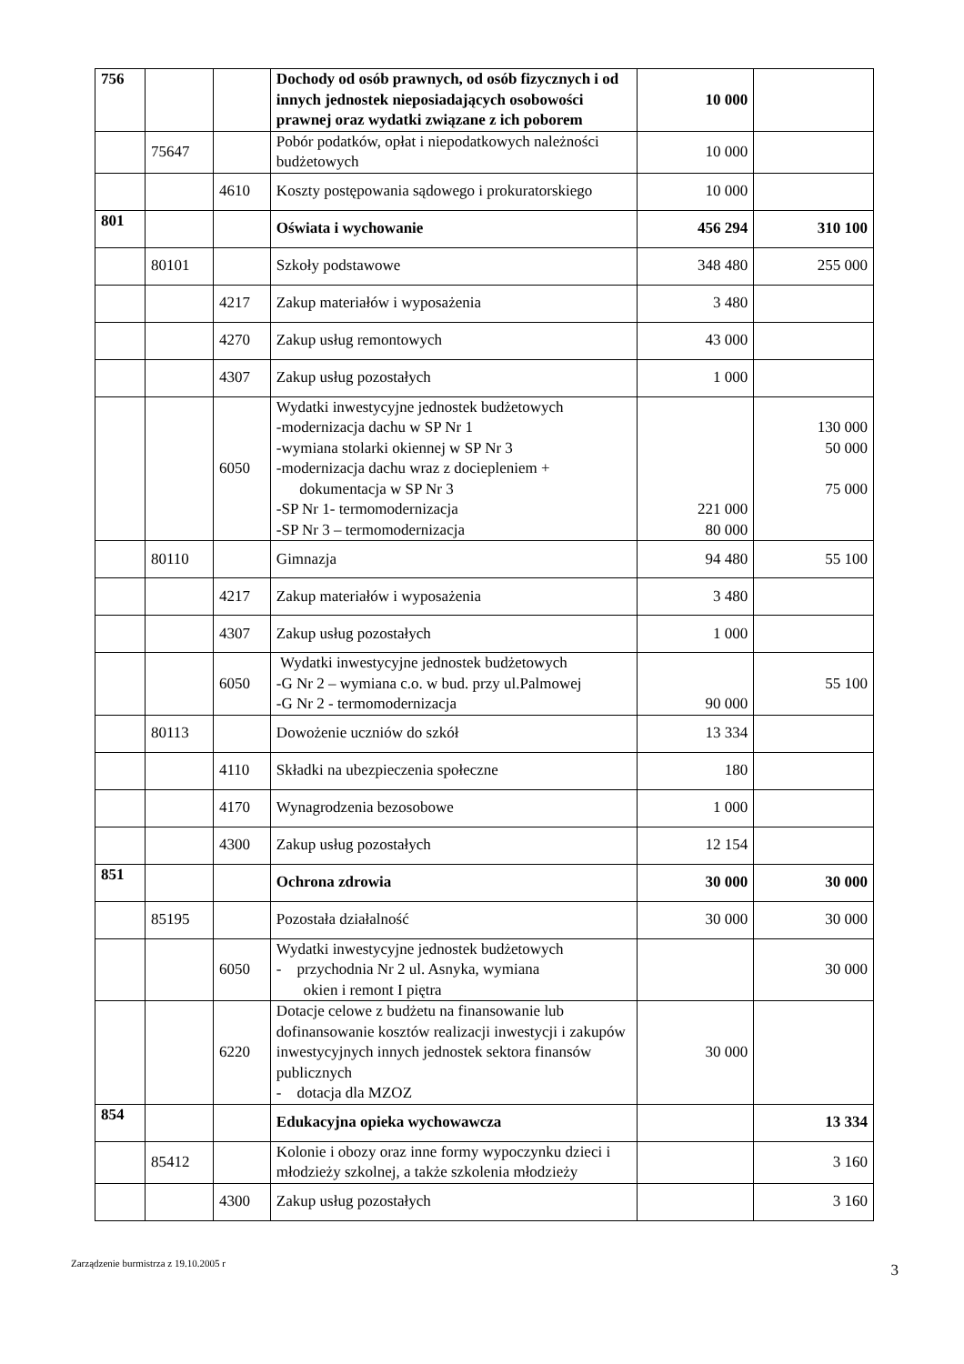| 756 | | | Dochody od osób prawnych, od osób fizycznych i od innych jednostek nieposiadających osobowości prawnej oraz wydatki związane z ich poborem | 10 000 | |
| | 75647 | | Pobór podatków, opłat i niepodatkowych należności budżetowych | 10 000 | |
| | | 4610 | Koszty postępowania sądowego i prokuratorskiego | 10 000 | |
| 801 | | | Oświata i wychowanie | 456 294 | 310 100 |
| | 80101 | | Szkoły podstawowe | 348 480 | 255 000 |
| | | 4217 | Zakup materiałów i wyposażenia | 3 480 | |
| | | 4270 | Zakup usług remontowych | 43 000 | |
| | | 4307 | Zakup usług pozostałych | 1 000 | |
| | | 6050 | Wydatki inwestycyjne jednostek budżetowych -modernizacja dachu w SP Nr 1 -wymiana stolarki okiennej w SP Nr 3 -modernizacja dachu wraz z dociepleniem + dokumentacja w SP Nr 3 -SP Nr 1- termomodernizacja -SP Nr 3 – termomodernizacja | 221 000 80 000 | 130 000 50 000 75 000 |
| | 80110 | | Gimnazja | 94 480 | 55 100 |
| | | 4217 | Zakup materiałów i wyposażenia | 3 480 | |
| | | 4307 | Zakup usług pozostałych | 1 000 | |
| | | 6050 | Wydatki inwestycyjne jednostek budżetowych -G Nr 2 – wymiana c.o. w bud. przy ul.Palmowej -G Nr 2 - termomodernizacja | 90 000 | 55 100 |
| | 80113 | | Dowożenie uczniów do szkół | 13 334 | |
| | | 4110 | Składki na ubezpieczenia społeczne | 180 | |
| | | 4170 | Wynagrodzenia bezosobowe | 1 000 | |
| | | 4300 | Zakup usług pozostałych | 12 154 | |
| 851 | | | Ochrona zdrowia | 30 000 | 30 000 |
| | 85195 | | Pozostała działalność | 30 000 | 30 000 |
| | | 6050 | Wydatki inwestycyjne jednostek budżetowych - przychodnia Nr 2 ul. Asnyka, wymiana okien i remont I piętra | | 30 000 |
| | | 6220 | Dotacje celowe z budżetu na finansowanie lub dofinansowanie kosztów realizacji inwestycji i zakupów inwestycyjnych innych jednostek sektora finansów publicznych - dotacja dla MZOZ | 30 000 | |
| 854 | | | Edukacyjna opieka wychowawcza | | 13 334 |
| | 85412 | | Kolonie i obozy oraz inne formy wypoczynku dzieci i młodzieży szkolnej, a także szkolenia młodzieży | | 3 160 |
| | | 4300 | Zakup usług pozostałych | | 3 160 |
Zarządzenie burmistrza z 19.10.2005 r 3